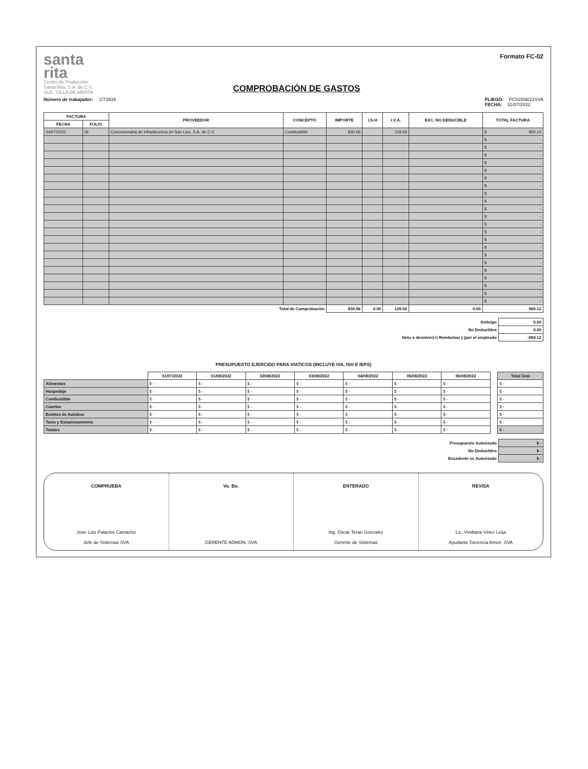santa
rita
Centro de Producción
Santa Rita, S.A. de C.V.
SUC. VILLA DE ARISTA
COMPROBACIÓN DE GASTOS
Formato FC-02
Número de trabajador: CT3934
PLIEGO: PC01508/22SVA
FECHA: 31/07/2022
| FACTURA | | PROVEEDOR | CONCEPTO | IMPORTE | I.S.H | I.V.A. | EXC. NO DEDUCIBLE | TOTAL FACTURA |
| --- | --- | --- | --- | --- | --- | --- | --- | --- |
| FECHA | FOLIO | | | | | | | |
| 04/07/2022 | W | Concesionaria de infrastructura de San Luis, S.A. de C.V. | Combustible | 830.56 | | 129.56 | | $ 960.12 |
| | | | | | | | | $ - |
| | | | | | | | | $ - |
| | | | | | | | | $ - |
| | | | | | | | | $ - |
| | | | | | | | | $ - |
| | | | | | | | | $ - |
| | | | | | | | | $ - |
| | | | | | | | | $ - |
| | | | | | | | | $ - |
| | | | | | | | | $ - |
| | | | | | | | | $ - |
| | | | | | | | | $ - |
| | | | | | | | | $ - |
| | | | | | | | | $ - |
| | | | | | | | | $ - |
| | | | | | | | | $ - |
| | | | | | | | | $ - |
| | | | | | | | | $ - |
| | | | | | | | | $ - |
| | | | | | | | | $ - |
| | | | | | | | | $ - |
| | | | | | | | | $ - |
| Total de Comprobación | | | | 830.56 | 0.00 | 129.56 | 0.00 | 960.12 |
| Anticipo | 0.00 |
| No Deducibles | 0.00 |
| Neto a devolver(+) Rembolsar (-)por el empleado | -960.12 |
PRESUPUESTO EJERCIDO PARA VIATICOS (INCLUYE IVA, ISH E IEPS)
| | 31/07/2022 | 01/08/2022 | 02/08/2022 | 03/08/2022 | 04/08/2022 | 05/08/2022 | 06/08/2022 | | Total Gral |
| --- | --- | --- | --- | --- | --- | --- | --- | --- | --- |
| Alimentos | $ - | $ - | $ - | $ - | $ - | $ - | $ - | | $ - |
| Hospedaje | $ - | $ - | $ - | $ - | $ - | $ - | $ - | | $ - |
| Combustible | $ - | $ - | $ - | $ - | $ - | $ - | $ - | | $ - |
| Casetas | $ - | $ - | $ - | $ - | $ - | $ - | $ - | | $ - |
| Boletos de Autobus | $ - | $ - | $ - | $ - | $ - | $ - | $ - | | $ - |
| Taxis y Estacionamiento | $ - | $ - | $ - | $ - | $ - | $ - | $ - | | $ - |
| Totales | $ - | $ - | $ - | $ - | $ - | $ - | $ - | | $ - |
| Presupuesto Autorizado | $ - |
| No Deducibles | $ - |
| Excedente vs Autorizado | $ - |
COMPRUEBA
Jose Luis Palacios Camacho
Jefe de Sistemas SVA
Vo. Bo.
GERENTE ADMON. SVA
ENTERADO
Ing. Oscar Teran Gonzalez
Gerente de Sistemas
REVISA
Lic. Viridiana Vélez Leija
Ayudante Gerencia Amon. SVA